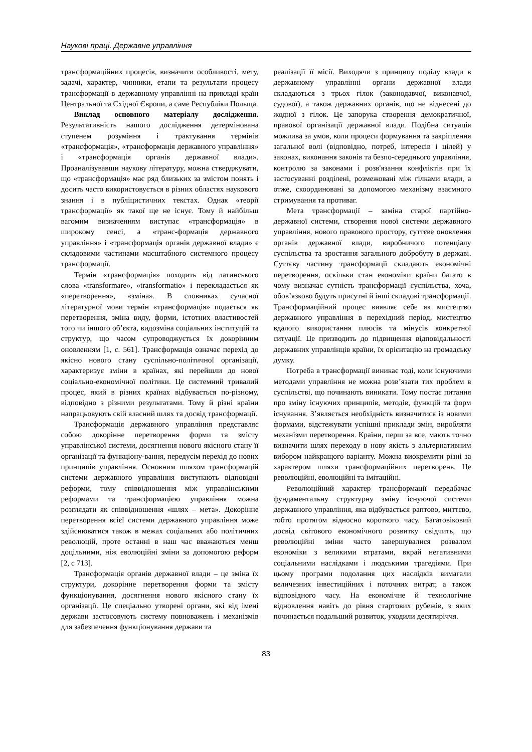Наукові праці. Державне управління
трансформаційних процесів, визначити особливості, мету, задачі, характер, чинники, етапи та результати процесу трансформації в державному управлінні на прикладі країн Центральної та Східної Європи, а саме Республіки Польща.
Виклад основного матеріалу дослідження. Результативність нашого дослідження детермінована ступенем розуміння і трактування термінів «трансформація», «трансформація державного управління» і «трансформація органів державної влади». Проаналізувавши наукову літературу, можна стверджувати, що «трансформація» має ряд близьких за змістом понять і досить часто використовується в різних областях наукового знання і в публіцистичних текстах. Однак «теорії трансформації» як такої ще не існує. Тому й найбільш вагомим визначенням виступає «трансформація» в широкому сенсі, а «транс-формація державного управління» і «трансформація органів державної влади» є складовими частинами масштабного системного процесу трансформації.
Термін «трансформація» походить від латинського слова «transformare», «transformatio» і перекладається як «перетворення», «зміна». В словниках сучасної літературної мови термін «трансформація» подається як перетворення, зміна виду, форми, істотних властивостей того чи іншого об’єкта, видозміна соціальних інституцій та структур, що часом супроводжується їх докорінним оновленням [1, с. 561]. Трансформація означає перехід до якісно нового стану суспільно-політичної організації, характеризує зміни в країнах, які перейшли до нової соціально-економічної політики. Це системний тривалий процес, який в різних країнах відбувається по-різному, відповідно з різними результатами. Тому й різні країни напрацьовують свій власний шлях та досвід трансформації.
Трансформація державного управління представляє собою докорінне перетворення форми та змісту управлінської системи, досягнення нового якісного стану її організації та функціону-вання, передусім перехід до нових принципів управління. Основним шляхом трансформацій системи державного управління виступають відповідні реформи, тому співвідношення між управлінськими реформами та трансформацією управління можна розглядати як співвідношення «шлях – мета». Докорінне перетворення всієї системи державного управління може здійснюватися також в межах соціальних або політичних революцій, проте останні в наш час вважаються менш доцільними, ніж еволюційні зміни за допомогою реформ [2, с 713].
Трансформація органів державної влади – це зміна їх структури, докорінне перетворення форми та змісту функціонування, досягнення нового якісного стану їх організації. Це спеціально утворені органи, які від імені держави застосовують систему повноважень і механізмів для забезпечення функціонування держави та
реалізації її місії. Виходячи з принципу поділу влади в державному управлінні органи державної влади складаються з трьох гілок (законодавчої, виконавчої, судової), а також державних органів, що не віднесені до жодної з гілок. Це запорука створення демократичної, правової організації державної влади. Подібна ситуація можлива за умов, коли процеси формування та закріплення загальної волі (відповідно, потреб, інтересів і цілей) у законах, виконання законів та безпо-середнього управління, контролю за законами і розв'язання конфліктів при їх застосуванні розділені, розмежовані між гілками влади, а отже, скоординовані за допомогою механізму взаємного стримування та противаг.
Мета трансформації – заміна старої партійно-державної системи, створення нової системи державного управління, нового правового простору, суттєве оновлення органів державної влади, виробничого потенціалу суспільства та зростання загального добробуту в державі. Суттєву частину трансформації складають економічні перетворення, оскільки стан економіки країни багато в чому визначає сутність трансформації суспільства, хоча, обов’язково будуть присутні й інші складові трансформації. Трансформаційний процес виявляє себе як мистецтво державного управління в перехідний період, мистецтво вдалого використання плюсів та мінусів конкретної ситуації. Це призводить до підвищення відповідальності державних управлінців країни, їх орієнтацію на громадську думку.
Потреба в трансформації виникає тоді, коли існуючими методами управління не можна розв’язати тих проблем в суспільстві, що починають виникати. Тому постає питання про зміну існуючих принципів, методів, функцій та форм існування. З’являється необхідність визначитися із новими формами, відстежувати успішні приклади змін, виробляти механізми перетворення. Країни, перш за все, мають точно визначити шлях переходу в нову якість з альтернативним вибором найкращого варіанту. Можна виокремити різні за характером шляхи трансформаційних перетворень. Це революційні, еволюційні та імітаційні.
Революційний характер трансформації передбачає фундаментальну структурну зміну існуючої системи державного управління, яка відбувається раптово, миттєво, тобто протягом відносно короткого часу. Багатовіковий досвід світового економічного розвитку свідчить, що революційні зміни часто завершувалися розвалом економіки з великими втратами, вкрай негативними соціальними наслідками і людськими трагедіями. При цьому програми подолання цих наслідків вимагали величезних інвестиційних і поточних витрат, а також відповідного часу. На економічне й технологічне відновлення навіть до рівня стартових рубежів, з яких починається подальший розвиток, уходили десятиріччя.
83